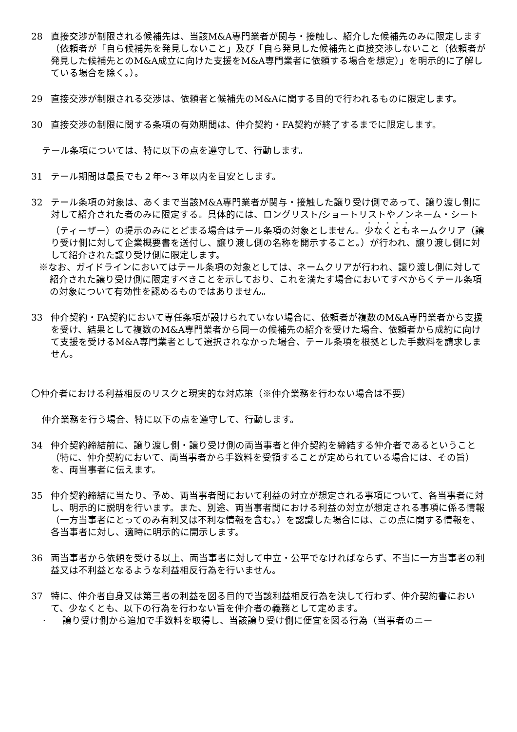28 直接交渉が制限される候補先は、当該M&A専門業者が関与・接触し、紹介した候補先のみに限定します（依頼者が「自ら候補先を発見しないこと」及び「自ら発見した候補先と直接交渉しないこと（依頼者が発見した候補先とのM&A成立に向けた支援をM&A専門業者に依頼する場合を想定）」を明示的に了解している場合を除く。）。
29 直接交渉が制限される交渉は、依頼者と候補先のM&Aに関する目的で行われるものに限定します。
30 直接交渉の制限に関する条項の有効期間は、仲介契約・FA契約が終了するまでに限定します。
テール条項については、特に以下の点を遵守して、行動します。
31 テール期間は最長でも２年～３年以内を目安とします。
32 テール条項の対象は、あくまで当該M&A専門業者が関与・接触した譲り受け側であって、譲り渡し側に対して紹介された者のみに限定する。具体的には、ロングリスト/ショートリストやノンネーム・シート（ティーザー）の提示のみにとどまる場合はテール条項の対象としません。少なくともネームクリア（譲り受け側に対して企業概要書を送付し、譲り渡し側の名称を開示すること。）が行われ、譲り渡し側に対して紹介された譲り受け側に限定します。
※なお、ガイドラインにおいてはテール条項の対象としては、ネームクリアが行われ、譲り渡し側に対して紹介された譲り受け側に限定すべきことを示しており、これを満たす場合においてすべからくテール条項の対象について有効性を認めるものではありません。
33 仲介契約・FA契約において専任条項が設けられていない場合に、依頼者が複数のM&A専門業者から支援を受け、結果として複数のM&A専門業者から同一の候補先の紹介を受けた場合、依頼者から成約に向けて支援を受けるM&A専門業者として選択されなかった場合、テール条項を根拠とした手数料を請求しません。
〇仲介者における利益相反のリスクと現実的な対応策（※仲介業務を行わない場合は不要）
仲介業務を行う場合、特に以下の点を遵守して、行動します。
34 仲介契約締結前に、譲り渡し側・譲り受け側の両当事者と仲介契約を締結する仲介者であるということ（特に、仲介契約において、両当事者から手数料を受領することが定められている場合には、その旨）を、両当事者に伝えます。
35 仲介契約締結に当たり、予め、両当事者間において利益の対立が想定される事項について、各当事者に対し、明示的に説明を行います。また、別途、両当事者間における利益の対立が想定される事項に係る情報（一方当事者にとってのみ有利又は不利な情報を含む。）を認識した場合には、この点に関する情報を、各当事者に対し、適時に明示的に開示します。
36 両当事者から依頼を受ける以上、両当事者に対して中立・公平でなければならず、不当に一方当事者の利益又は不利益となるような利益相反行為を行いません。
37 特に、仲介者自身又は第三者の利益を図る目的で当該利益相反行為を決して行わず、仲介契約書において、少なくとも、以下の行為を行わない旨を仲介者の義務として定めます。
· 譲り受け側から追加で手数料を取得し、当該譲り受け側に便宜を図る行為（当事者のニー